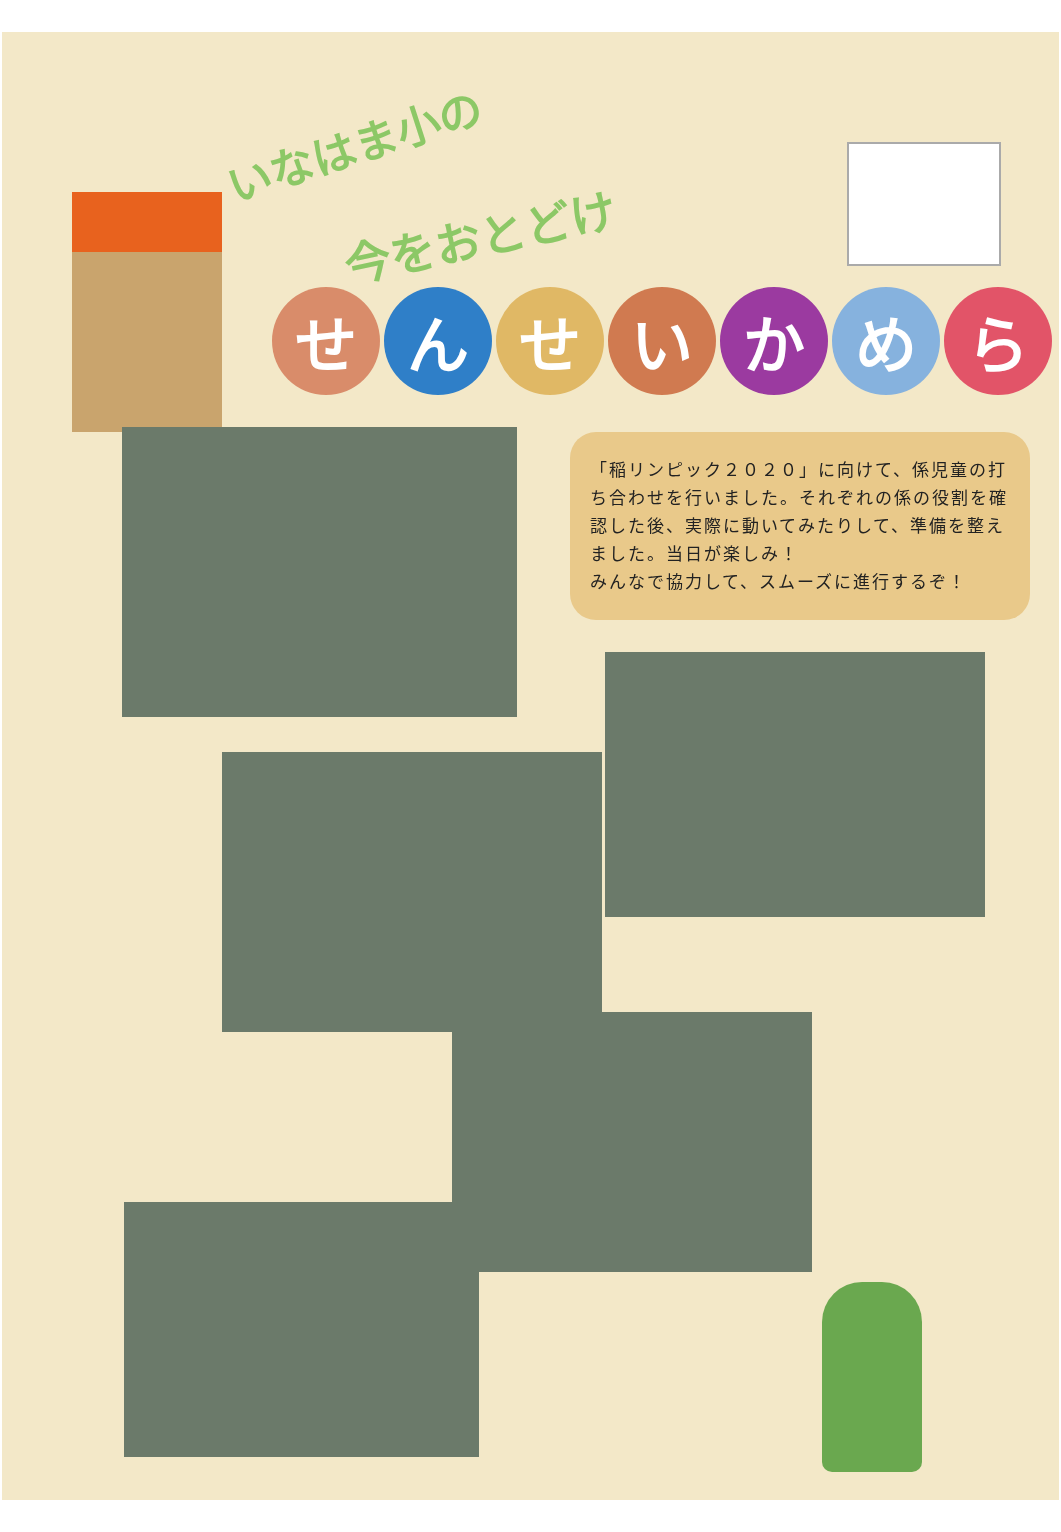いなはま小の
今をおとどけ
せんせいかめら
「稲リンピック２０２０」に向けて、係児童の打ち合わせを行いました。それぞれの係の役割を確認した後、実際に動いてみたりして、準備を整えました。当日が楽しみ！
みんなで協力して、スムーズに進行するぞ！